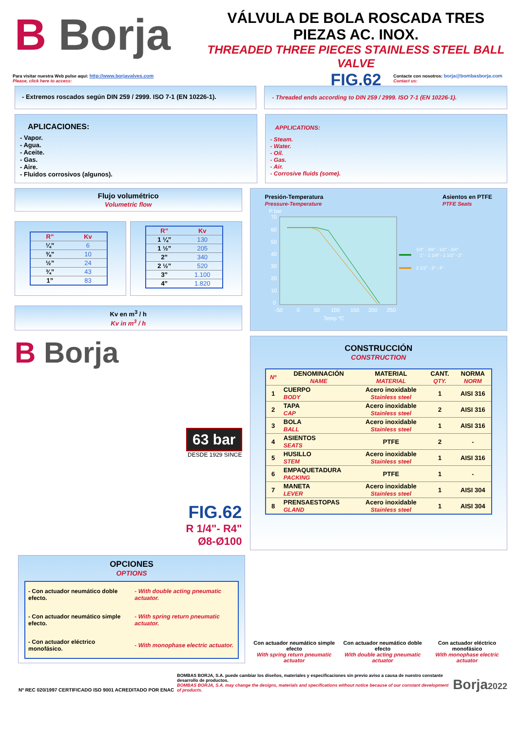B Borja
VÁLVULA DE BOLA ROSCADA TRES PIEZAS AC. INOX.
THREADED THREE PIECES STAINLESS STEEL BALL VALVE
FIG.62
Para visitar nuestra Web pulse aquí: http://www.borjavalves.com
Please, click here to access:
Contacte con nosotros: borja@bombasborja.com
Contact us:
- Extremos roscados según DIN 259 / 2999. ISO 7-1 (EN 10226-1).
- Threaded ends according to DIN 259 / 2999. ISO 7-1 (EN 10226-1).
APLICACIONES:
- Vapor.
- Agua.
- Aceite.
- Gas.
- Aire.
- Fluidos corrosivos (algunos).
APPLICATIONS:
- Steam.
- Water.
- Oil.
- Gas.
- Air.
- Corrosive fluids (some).
Flujo volumétrico
Volumetric flow
| R” | Kv |
| --- | --- |
| ¼” | 6 |
| ⅜” | 10 |
| ½” | 24 |
| ¾” | 43 |
| 1” | 83 |
| R” | Kv |
| --- | --- |
| 1 ¼” | 130 |
| 1 ½” | 205 |
| 2” | 340 |
| 2 ½” | 520 |
| 3” | 1.100 |
| 4” | 1.820 |
Kv en m<sup>3</sup> / h
Kv in m<sup>3</sup> / h
Presión-Temperatura
Pressure-Temperature
Asientos en PTFE
PTFE Seats
P bar
70
60
50
40
30
20
10
0
-50
0
50
100
150
200
250
Temp °C
1/4" - 3/8" - 1/2" - 3/4"
1" - 1 1/4" - 1 1/2" - 2"
2 1/2" - 3" - 4"
B Borja
63 bar
DESDE 1929 SINCE
FIG.62
R 1/4"- R4"
Ø8-Ø100
CONSTRUCCIÓN
CONSTRUCTION
| Nº | DENOMINACIÓN NAME | MATERIAL MATERIAL | CANT. QTY. | NORMA NORM |
| --- | --- | --- | --- | --- |
| 1 | CUERPO BODY | Acero inoxidable Stainless steel | 1 | AISI 316 |
| 2 | TAPA CAP | Acero inoxidable Stainless steel | 2 | AISI 316 |
| 3 | BOLA BALL | Acero inoxidable Stainless steel | 1 | AISI 316 |
| 4 | ASIENTOS SEATS | PTFE | 2 | - |
| 5 | HUSILLO STEM | Acero inoxidable Stainless steel | 1 | AISI 316 |
| 6 | EMPAQUETADURA PACKING | PTFE | 1 | - |
| 7 | MANETA LEVER | Acero inoxidable Stainless steel | 1 | AISI 304 |
| 8 | PRENSAESTOPAS GLAND | Acero inoxidable Stainless steel | 1 | AISI 304 |
OPCIONES
OPTIONS
| - Con actuador neumático doble efecto. | - With double acting pneumatic actuator. |
| - Con actuador neumático simple efecto. | - With spring return pneumatic actuator. |
| - Con actuador eléctrico monofásico. | - With monophase electric actuator. |
Con actuador neumático simple efecto
With spring return pneumatic actuator
Con actuador neumático doble efecto
With double acting pneumatic actuator
Con actuador eléctrico monofásico
With monophase electric actuator
Nº REC 020/1997 CERTIFICADO ISO 9001 ACREDITADO POR ENAC
BOMBAS BORJA, S.A. puede cambiar los diseños, materiales y especificaciones sin previo aviso a causa de nuestro constante desarrollo de productos.
BOMBAS BORJA, S.A. may change the designs, materials and specifications without notice because of our constant development of products.
Borja2022